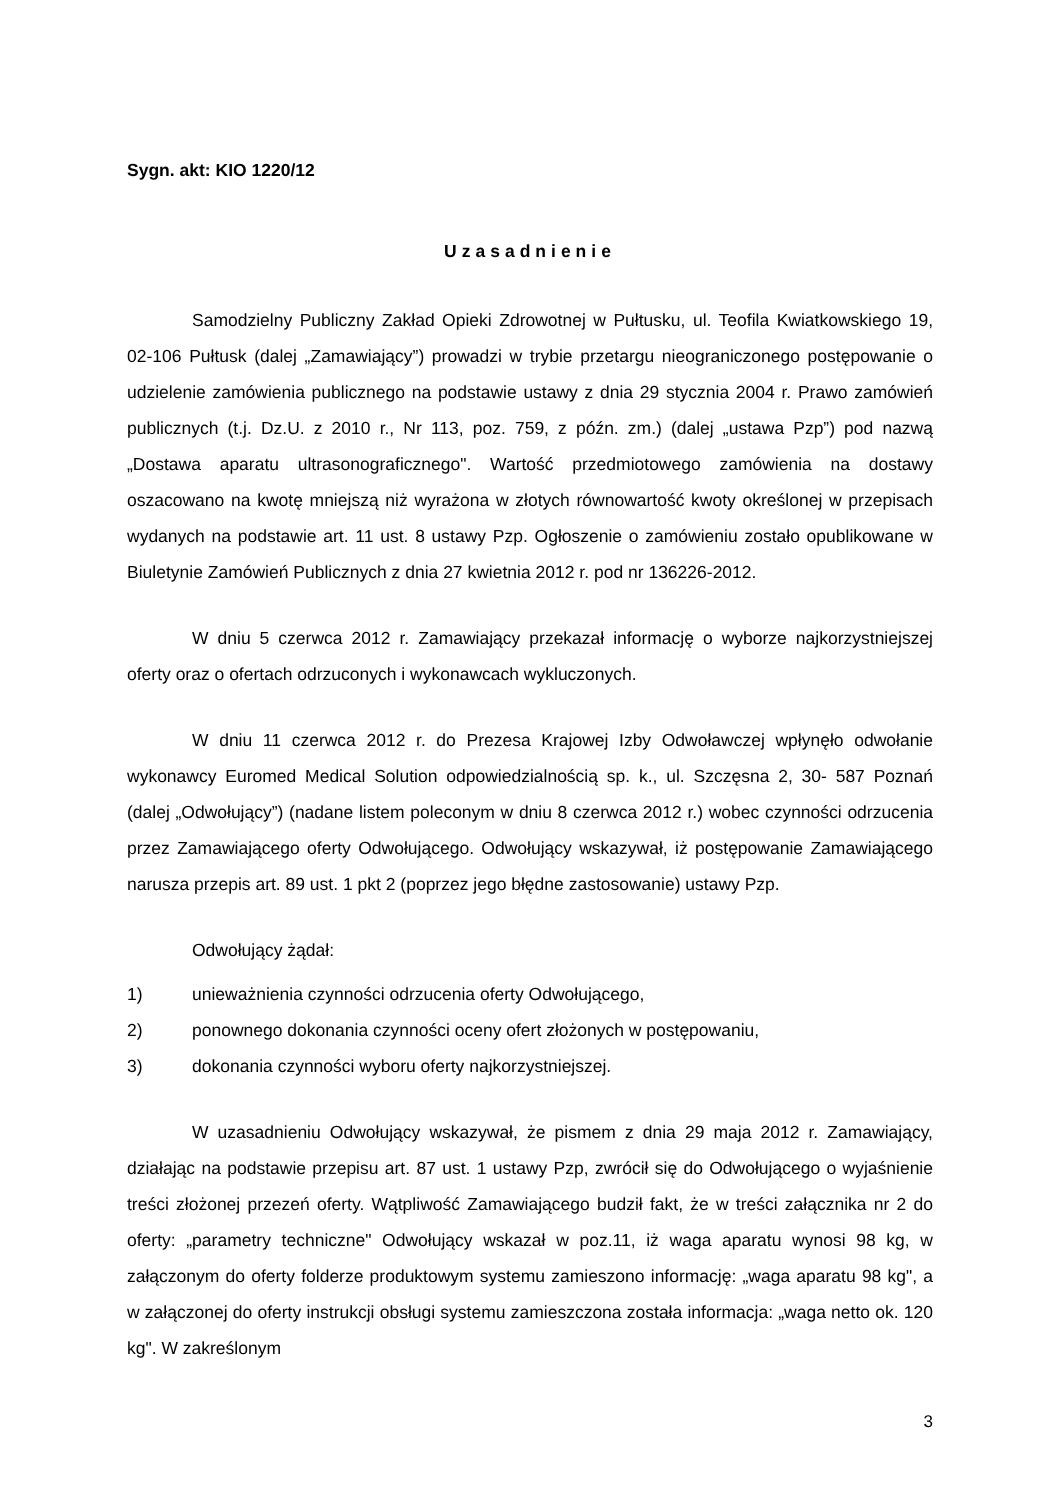Sygn. akt: KIO 1220/12
Uzasadnienie
Samodzielny Publiczny Zakład Opieki Zdrowotnej w Pułtusku, ul. Teofila Kwiatkowskiego 19, 02-106 Pułtusk (dalej „Zamawiający”) prowadzi w trybie przetargu nieograniczonego postępowanie o udzielenie zamówienia publicznego na podstawie ustawy z dnia 29 stycznia 2004 r. Prawo zamówień publicznych (t.j. Dz.U. z 2010 r., Nr 113, poz. 759, z późn. zm.) (dalej „ustawa Pzp”) pod nazwą „Dostawa aparatu ultrasonograficznego". Wartość przedmiotowego zamówienia na dostawy oszacowano na kwotę mniejszą niż wyrażona w złotych równowartość kwoty określonej w przepisach wydanych na podstawie art. 11 ust. 8 ustawy Pzp. Ogłoszenie o zamówieniu zostało opublikowane w Biuletynie Zamówień Publicznych z dnia 27 kwietnia 2012 r. pod nr 136226-2012.
W dniu 5 czerwca 2012 r. Zamawiający przekazał informację o wyborze najkorzystniejszej oferty oraz o ofertach odrzuconych i wykonawcach wykluczonych.
W dniu 11 czerwca 2012 r. do Prezesa Krajowej Izby Odwoławczej wpłynęło odwołanie wykonawcy Euromed Medical Solution odpowiedzialnością sp. k., ul. Szczęsna 2, 30- 587 Poznań (dalej „Odwołujący”) (nadane listem poleconym w dniu 8 czerwca 2012 r.) wobec czynności odrzucenia przez Zamawiającego oferty Odwołującego. Odwołujący wskazywał, iż postępowanie Zamawiającego narusza przepis art. 89 ust. 1 pkt 2 (poprzez jego błędne zastosowanie) ustawy Pzp.
Odwołujący żądał:
1) unieważnienia czynności odrzucenia oferty Odwołującego,
2) ponownego dokonania czynności oceny ofert złożonych w postępowaniu,
3) dokonania czynności wyboru oferty najkorzystniejszej.
W uzasadnieniu Odwołujący wskazywał, że pismem z dnia 29 maja 2012 r. Zamawiający, działając na podstawie przepisu art. 87 ust. 1 ustawy Pzp, zwrócił się do Odwołującego o wyjaśnienie treści złożonej przezeń oferty. Wątpliwość Zamawiającego budził fakt, że w treści załącznika nr 2 do oferty: „parametry techniczne" Odwołujący wskazał w poz.11, iż waga aparatu wynosi 98 kg, w załączonym do oferty folderze produktowym systemu zamieszono informację: „waga aparatu 98 kg", a w załączonej do oferty instrukcji obsługi systemu zamieszczona została informacja: „waga netto ok. 120 kg". W zakreślonym
3